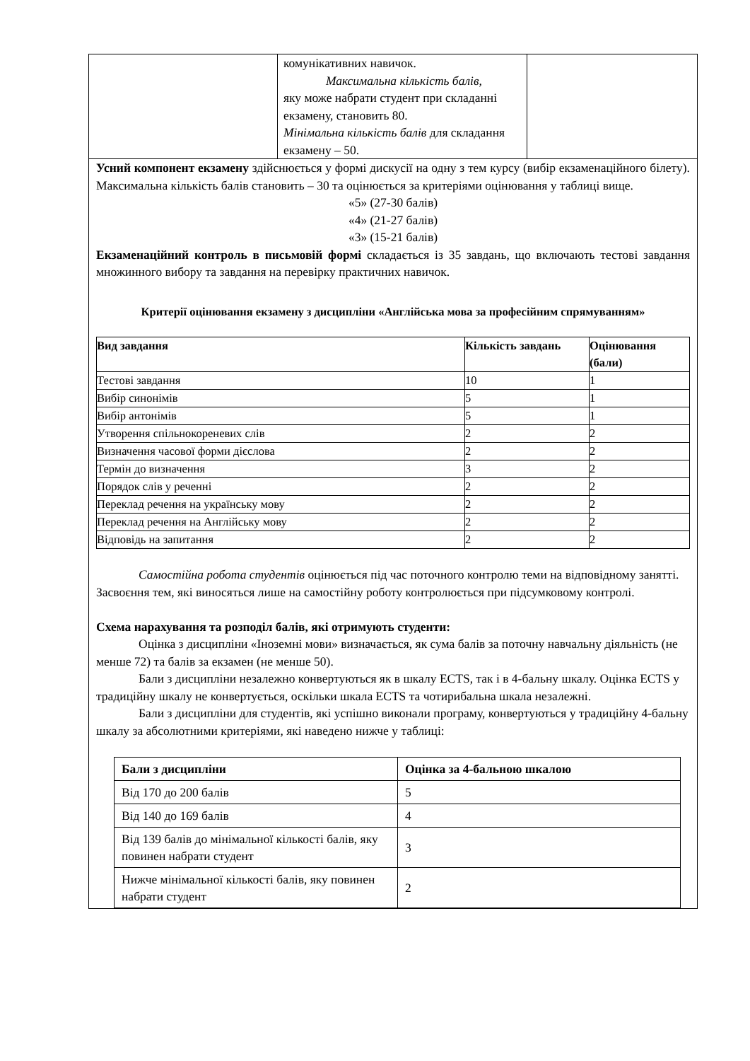| | комунікативних навичок. Максимальна кількість балів, яку може набрати студент при складанні екзамену, становить 80. Мінімальна кількість балів для складання екзамену – 50. | |
Усний компонент екзамену здійснюється у формі дискусії на одну з тем курсу (вибір екзаменаційного білету). Максимальна кількість балів становить – 30 та оцінюється за критеріями оцінювання у таблиці вище.
«5» (27-30 балів)
«4» (21-27 балів)
«3» (15-21 балів)
Екзаменаційний контроль в письмовій формі складається із 35 завдань, що включають тестові завдання множинного вибору та завдання на перевірку практичних навичок.
Критерії оцінювання екзамену з дисципліни «Англійська мова за професійним спрямуванням»
| Вид завдання | Кількість завдань | Оцінювання (бали) |
| --- | --- | --- |
| Тестові завдання | 10 | 1 |
| Вибір синонімів | 5 | 1 |
| Вибір антонімів | 5 | 1 |
| Утворення спільнокореневих слів | 2 | 2 |
| Визначення часової форми дієслова | 2 | 2 |
| Термін до визначення | 3 | 2 |
| Порядок слів у реченні | 2 | 2 |
| Переклад речення на українську мову | 2 | 2 |
| Переклад речення на Англійську мову | 2 | 2 |
| Відповідь на запитання | 2 | 2 |
Самостійна робота студентів оцінюється під час поточного контролю теми на відповідному занятті. Засвоєння тем, які виносяться лише на самостійну роботу контролюється при підсумковому контролі.
Схема нарахування та розподіл балів, які отримують студенти:
Оцінка з дисципліни «Іноземні мови» визначається, як сума балів за поточну навчальну діяльність (не менше 72) та балів за екзамен (не менше 50).
Бали з дисципліни незалежно конвертуються як в шкалу ECTS, так і в 4-бальну шкалу. Оцінка ECTS у традиційну шкалу не конвертується, оскільки шкала ECTS та чотирибальна шкала незалежні.
Бали з дисципліни для студентів, які успішно виконали програму, конвертуються у традиційну 4-бальну шкалу за абсолютними критеріями, які наведено нижче у таблиці:
| Бали з дисципліни | Оцінка за 4-бальною шкалою |
| --- | --- |
| Від 170 до 200 балів | 5 |
| Від 140 до 169 балів | 4 |
| Від 139 балів до мінімальної кількості балів, яку повинен набрати студент | 3 |
| Нижче мінімальної кількості балів, яку повинен набрати студент | 2 |